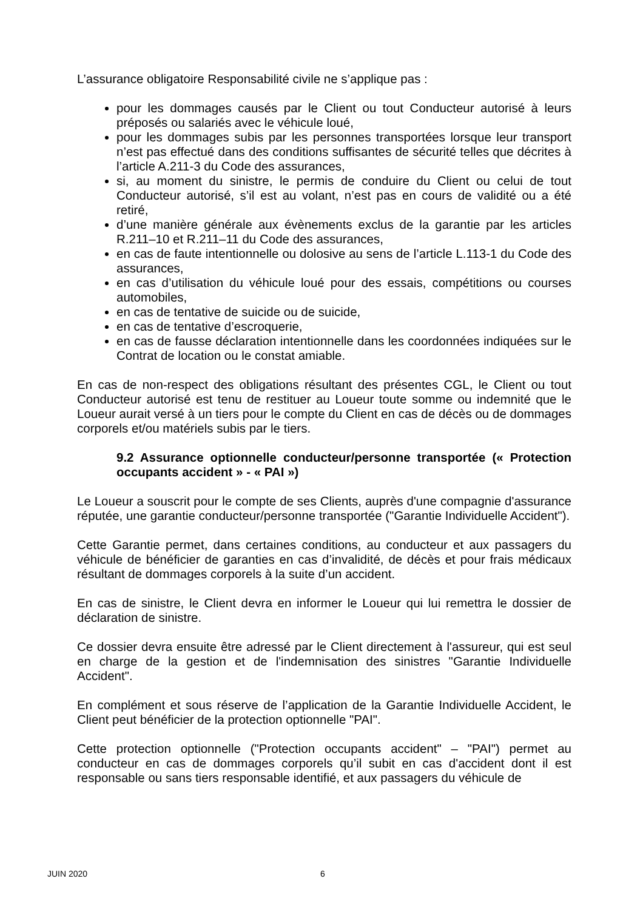L’assurance obligatoire Responsabilité civile ne s’applique pas :
pour les dommages causés par le Client ou tout Conducteur autorisé à leurs préposés ou salariés avec le véhicule loué,
pour les dommages subis par les personnes transportées lorsque leur transport n’est pas effectué dans des conditions suffisantes de sécurité telles que décrites à l’article A.211-3 du Code des assurances,
si, au moment du sinistre, le permis de conduire du Client ou celui de tout Conducteur autorisé, s’il est au volant, n’est pas en cours de validité ou a été retiré,
d’une manière générale aux évènements exclus de la garantie par les articles R.211–10 et R.211–11 du Code des assurances,
en cas de faute intentionnelle ou dolosive au sens de l’article L.113-1 du Code des assurances,
en cas d’utilisation du véhicule loué pour des essais, compétitions ou courses automobiles,
en cas de tentative de suicide ou de suicide,
en cas de tentative d’escroquerie,
en cas de fausse déclaration intentionnelle dans les coordonnées indiquées sur le Contrat de location ou le constat amiable.
En cas de non-respect des obligations résultant des présentes CGL, le Client ou tout Conducteur autorisé est tenu de restituer au Loueur toute somme ou indemnité que le Loueur aurait versé à un tiers pour le compte du Client en cas de décès ou de dommages corporels et/ou matériels subis par le tiers.
9.2 Assurance optionnelle conducteur/personne transportée (« Protection occupants accident » - « PAI »)
Le Loueur a souscrit pour le compte de ses Clients, auprès d'une compagnie d'assurance réputée, une garantie conducteur/personne transportée ("Garantie Individuelle Accident").
Cette Garantie permet, dans certaines conditions, au conducteur et aux passagers du véhicule de bénéficier de garanties en cas d’invalidité, de décès et pour frais médicaux résultant de dommages corporels à la suite d’un accident.
En cas de sinistre, le Client devra en informer le Loueur qui lui remettra le dossier de déclaration de sinistre.
Ce dossier devra ensuite être adressé par le Client directement à l'assureur, qui est seul en charge de la gestion et de l'indemnisation des sinistres "Garantie Individuelle Accident".
En complément et sous réserve de l’application de la Garantie Individuelle Accident, le Client peut bénéficier de la protection optionnelle "PAI".
Cette protection optionnelle ("Protection occupants accident" – "PAI") permet au conducteur en cas de dommages corporels qu’il subit en cas d'accident dont il est responsable ou sans tiers responsable identifié, et aux passagers du véhicule de
JUIN 2020 6